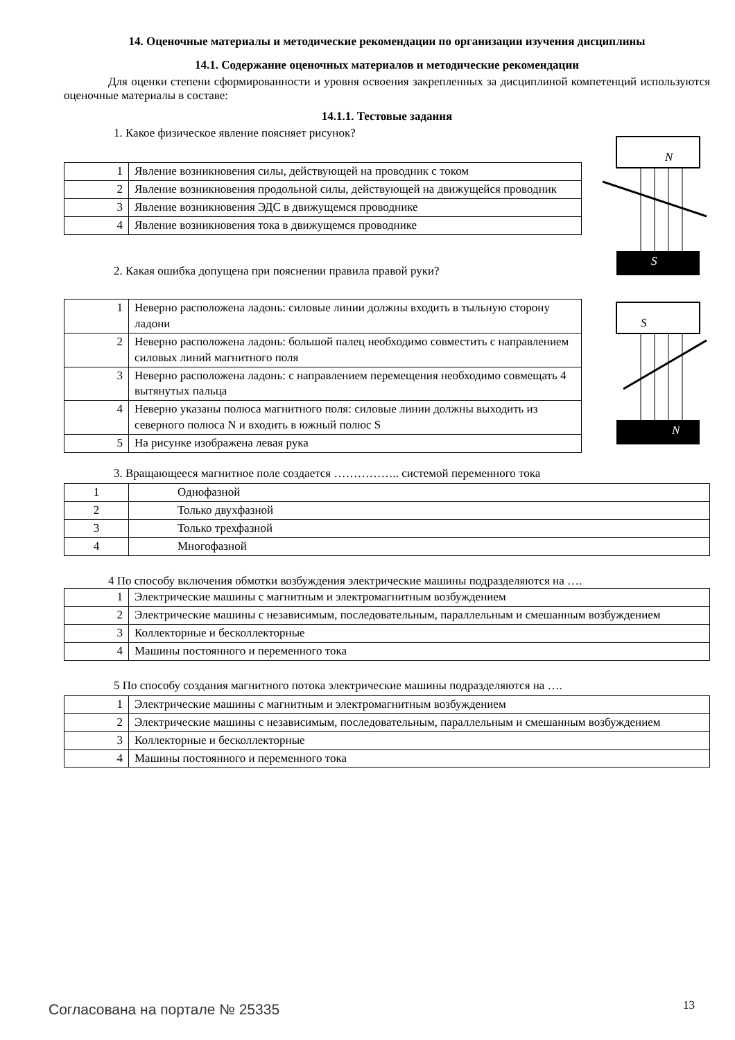14. Оценочные материалы и методические рекомендации по организации изучения дисциплины
14.1. Содержание оценочных материалов и методические рекомендации
Для оценки степени сформированности и уровня освоения закрепленных за дисциплиной компетенций используются оценочные материалы в составе:
14.1.1. Тестовые задания
1. Какое физическое явление поясняет рисунок?
| 1 | Явление возникновения силы, действующей на проводник с током |
| 2 | Явление возникновения продольной силы, действующей на движущейся проводник |
| 3 | Явление возникновения ЭДС в движущемся проводнике |
| 4 | Явление возникновения тока в движущемся проводнике |
2. Какая ошибка допущена при пояснении правила правой руки?
N
S
| 1 | Неверно расположена ладонь: силовые линии должны входить в тыльную сторону ладони |
| 2 | Неверно расположена ладонь: большой палец необходимо совместить с направлением силовых линий магнитного поля |
| 3 | Неверно расположена ладонь: с направлением перемещения необходимо совмещать 4 вытянутых пальца |
| 4 | Неверно указаны полюса магнитного поля: силовые линии должны выходить из северного полюса N и входить в южный полюс S |
| 5 | На рисунке изображена левая рука |
S
N
3. Вращающееся магнитное поле создается …………….. системой переменного тока
| 1 | Однофазной |
| 2 | Только двухфазной |
| 3 | Только трехфазной |
| 4 | Многофазной |
4 По способу включения обмотки возбуждения электрические машины подразделяются на ….
| 1 | Электрические машины с магнитным и электромагнитным возбуждением |
| 2 | Электрические машины с независимым, последовательным, параллельным и смешанным возбуждением |
| 3 | Коллекторные и бесколлекторные |
| 4 | Машины постоянного и переменного тока |
5 По способу создания магнитного потока электрические машины подразделяются на ….
| 1 | Электрические машины с магнитным и электромагнитным возбуждением |
| 2 | Электрические машины с независимым, последовательным, параллельным и смешанным возбуждением |
| 3 | Коллекторные и бесколлекторные |
| 4 | Машины постоянного и переменного тока |
Согласована на портале № 25335 13